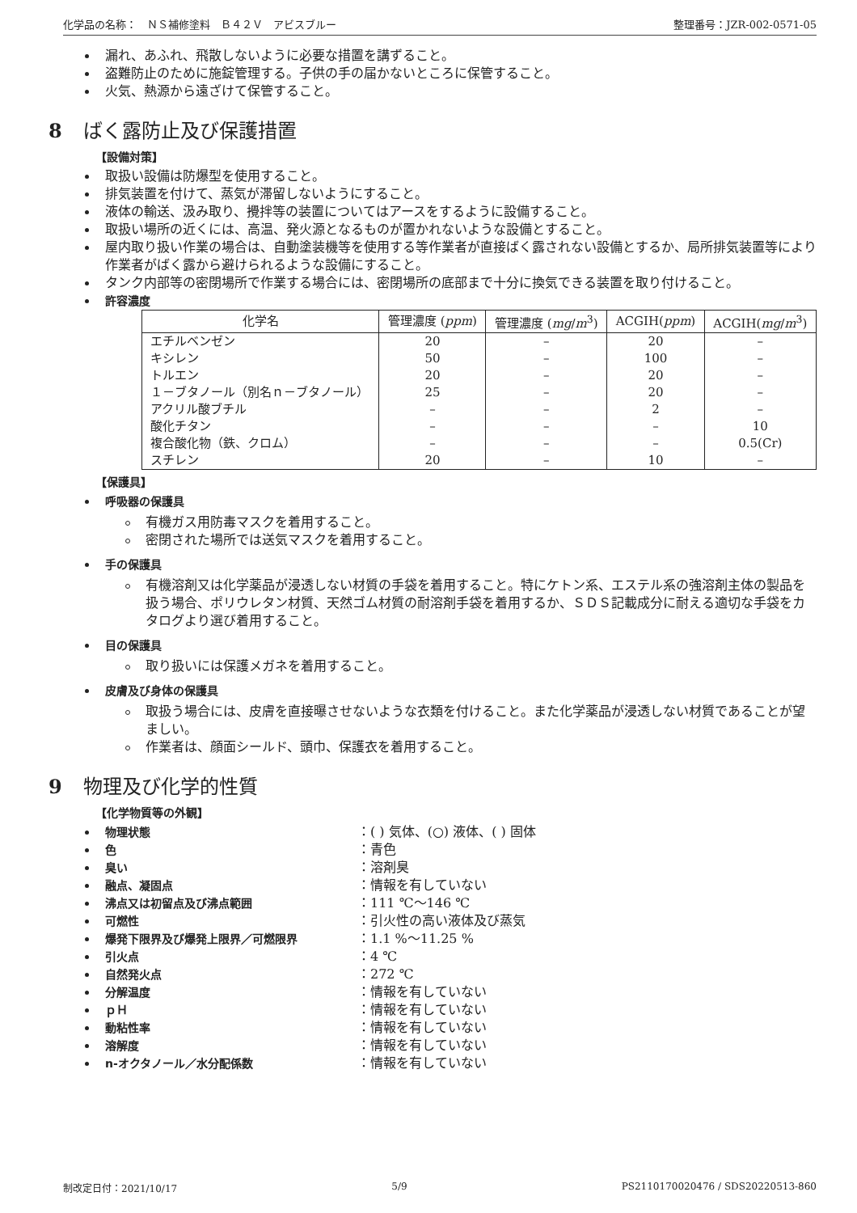化学品の名称：　ＮＳ補修塗料　Ｂ４２Ｖ　アビスブルー 整理番号：JZR-002-0571-05
漏れ、あふれ、飛散しないように必要な措置を講ずること。
盗難防止のために施錠管理する。子供の手の届かないところに保管すること。
火気、熱源から遠ざけて保管すること。
8 ばく露防止及び保護措置
【設備対策】
取扱い設備は防爆型を使用すること。
排気装置を付けて、蒸気が滞留しないようにすること。
液体の輸送、汲み取り、攪拌等の装置についてはアースをするように設備すること。
取扱い場所の近くには、高温、発火源となるものが置かれないような設備とすること。
屋内取り扱い作業の場合は、自動塗装機等を使用する等作業者が直接ばく露されない設備とするか、局所排気装置等により作業者がばく露から避けられるような設備にすること。
タンク内部等の密閉場所で作業する場合には、密閉場所の底部まで十分に換気できる装置を取り付けること。
許容濃度
| 化学名 | 管理濃度 ( ppm ) | 管理濃度 ( mg / m<sup>3</sup>) | ACGIH( ppm ) | ACGIH( mg / m<sup>3</sup>) |
| --- | --- | --- | --- | --- |
| エチルベンゼン | 20 | – | 20 | – |
| キシレン | 50 | – | 100 | – |
| トルエン | 20 | – | 20 | – |
| １－ブタノール（別名ｎ－ブタノール） | 25 | – | 20 | – |
| アクリル酸ブチル | – | – | 2 | – |
| 酸化チタン | – | – | – | 10 |
| 複合酸化物（鉄、クロム） | – | – | – | 0.5(Cr) |
| スチレン | 20 | – | 10 | – |
【保護具】
呼吸器の保護具
有機ガス用防毒マスクを着用すること。
密閉された場所では送気マスクを着用すること。
手の保護具
有機溶剤又は化学薬品が浸透しない材質の手袋を着用すること。特にケトン系、エステル系の強溶剤主体の製品を扱う場合、ポリウレタン材質、天然ゴム材質の耐溶剤手袋を着用するか、ＳＤＳ記載成分に耐える適切な手袋をカタログより選び着用すること。
目の保護具
取り扱いには保護メガネを着用すること。
皮膚及び身体の保護具
取扱う場合には、皮膚を直接曝させないような衣類を付けること。また化学薬品が浸透しない材質であることが望ましい。
作業者は、顔面シールド、頭巾、保護衣を着用すること。
9 物理及び化学的性質
【化学物質等の外観】
物理状態 ：( ) 気体、(○) 液体、( ) 固体
色 ：青色
臭い ：溶剤臭
融点、凝固点 ：情報を有していない
沸点又は初留点及び沸点範囲 ：111 ℃～146 ℃
可燃性 ：引火性の高い液体及び蒸気
爆発下限界及び爆発上限界／可燃限界 ：1.1 %～11.25 %
引火点 ：4 ℃
自然発火点 ：272 ℃
分解温度 ：情報を有していない
ｐＨ ：情報を有していない
動粘性率 ：情報を有していない
溶解度 ：情報を有していない
n-オクタノール／水分配係数 ：情報を有していない
制改定日付：2021/10/17 5/9 PS2110170020476 / SDS20220513-860